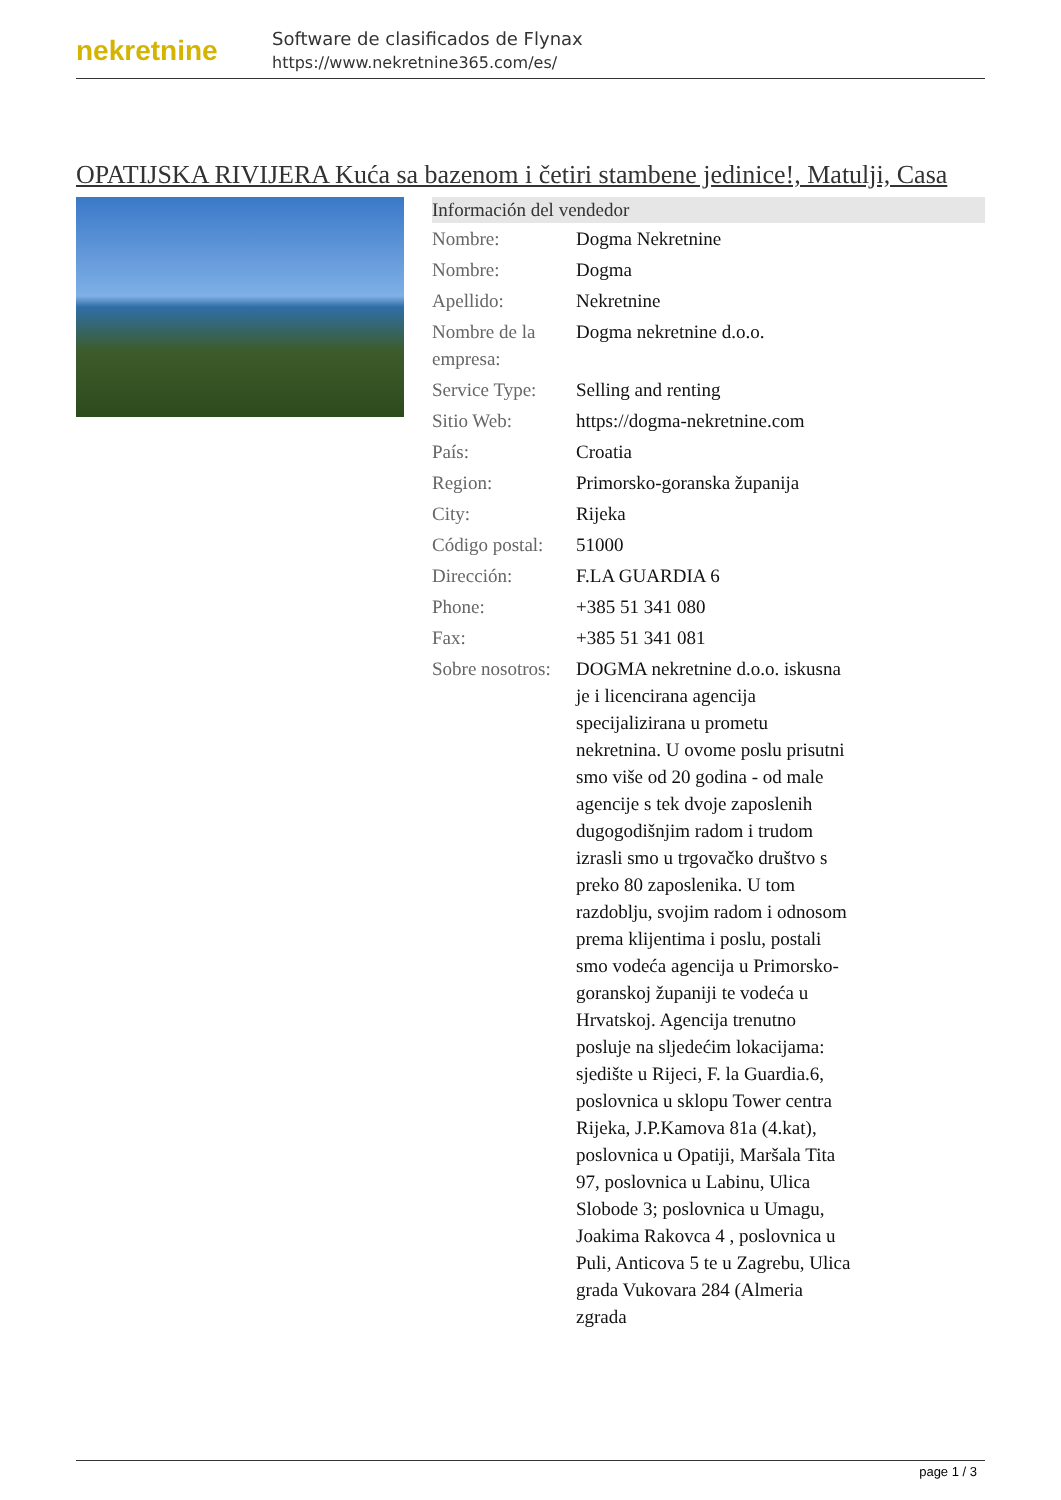nekretnine
Software de clasificados de Flynax
https://www.nekretnine365.com/es/
OPATIJSKA RIVIJERA Kuća sa bazenom i četiri stambene jedinice!, Matulji, Casa
| Información del vendedor | |
| --- | --- |
| Nombre: | Dogma Nekretnine |
| Nombre: | Dogma |
| Apellido: | Nekretnine |
| Nombre de la empresa: | Dogma nekretnine d.o.o. |
| Service Type: | Selling and renting |
| Sitio Web: | https://dogma-nekretnine.com |
| País: | Croatia |
| Region: | Primorsko-goranska županija |
| City: | Rijeka |
| Código postal: | 51000 |
| Dirección: | F.LA GUARDIA 6 |
| Phone: | +385 51 341 080 |
| Fax: | +385 51 341 081 |
| Sobre nosotros: | DOGMA nekretnine d.o.o. iskusna je i licencirana agencija specijalizirana u prometu nekretnina. U ovome poslu prisutni smo više od 20 godina - od male agencije s tek dvoje zaposlenih dugogodišnjim radom i trudom izrasli smo u trgovačko društvo s preko 80 zaposlenika. U tom razdoblju, svojim radom i odnosom prema klijentima i poslu, postali smo vodeća agencija u Primorsko-goranskoj županiji te vodeća u Hrvatskoj. Agencija trenutno posluje na sljedećim lokacijama: sjedište u Rijeci, F. la Guardia.6, poslovnica u sklopu Tower centra Rijeka, J.P.Kamova 81a (4.kat), poslovnica u Opatiji, Maršala Tita 97, poslovnica u Labinu, Ulica Slobode 3; poslovnica u Umagu, Joakima Rakovca 4 , poslovnica u Puli, Anticova 5 te u Zagrebu, Ulica grada Vukovara 284 (Almeria zgrada |
page 1 / 3